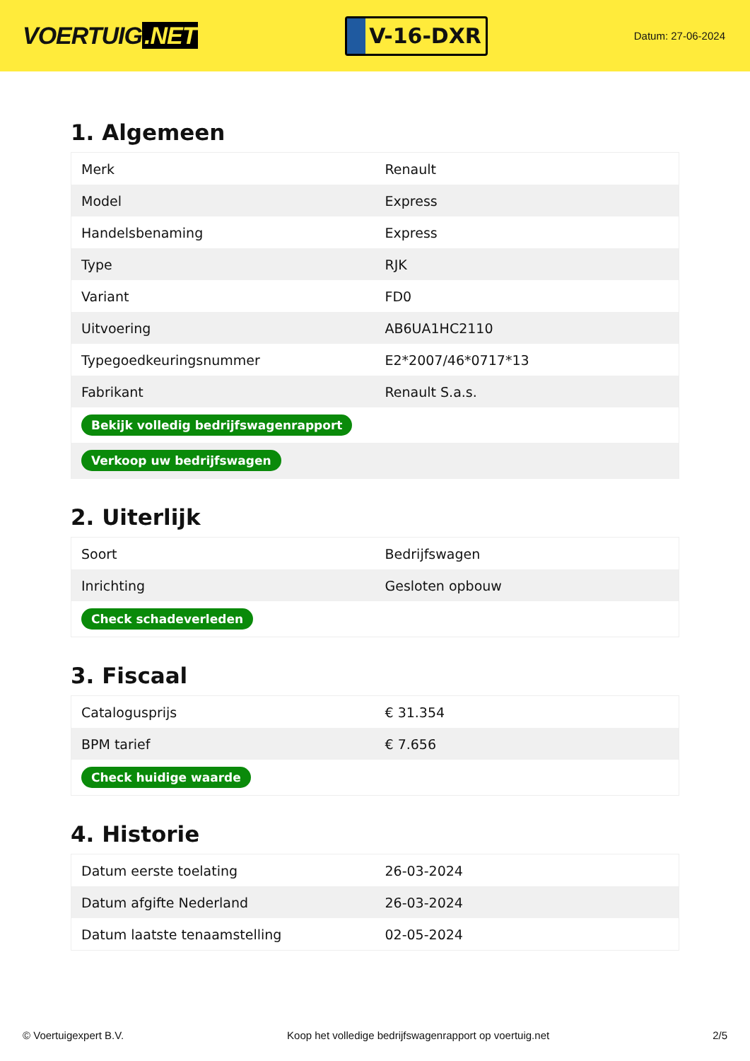VOERTUIG.NET
V-16-DXR
Datum: 27-06-2024
1. Algemeen
| Merk | Renault |
| Model | Express |
| Handelsbenaming | Express |
| Type | RJK |
| Variant | FD0 |
| Uitvoering | AB6UA1HC2110 |
| Typegoedkeuringsnummer | E2*2007/46*0717*13 |
| Fabrikant | Renault S.a.s. |
| Bekijk volledig bedrijfswagenrapport | |
| Verkoop uw bedrijfswagen | |
2. Uiterlijk
| Soort | Bedrijfswagen |
| Inrichting | Gesloten opbouw |
| Check schadeverleden | |
3. Fiscaal
| Catalogusprijs | € 31.354 |
| BPM tarief | € 7.656 |
| Check huidige waarde | |
4. Historie
| Datum eerste toelating | 26-03-2024 |
| Datum afgifte Nederland | 26-03-2024 |
| Datum laatste tenaamstelling | 02-05-2024 |
© Voertuigexpert B.V. Koop het volledige bedrijfswagenrapport op voertuig.net 2/5